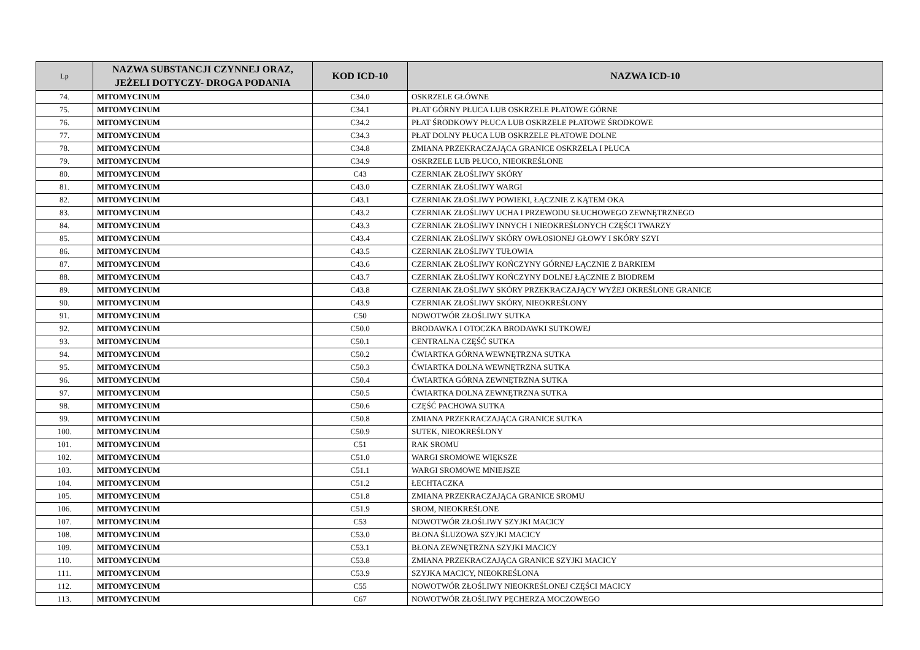| Lp | NAZWA SUBSTANCJI CZYNNEJ ORAZ, JEŻELI DOTYCZY- DROGA PODANIA | KOD ICD-10 | NAZWA ICD-10 |
| --- | --- | --- | --- |
| 74. | MITOMYCINUM | C34.0 | OSKRZELE GŁÓWNE |
| 75. | MITOMYCINUM | C34.1 | PŁAT GÓRNY PŁUCA LUB OSKRZELE PŁATOWE GÓRNE |
| 76. | MITOMYCINUM | C34.2 | PŁAT ŚRODKOWY PŁUCA LUB OSKRZELE PŁATOWE ŚRODKOWE |
| 77. | MITOMYCINUM | C34.3 | PŁAT DOLNY PŁUCA LUB OSKRZELE PŁATOWE DOLNE |
| 78. | MITOMYCINUM | C34.8 | ZMIANA PRZEKRACZAJĄCA GRANICE OSKRZELA I PŁUCA |
| 79. | MITOMYCINUM | C34.9 | OSKRZELE LUB PŁUCO, NIEOKREŚLONE |
| 80. | MITOMYCINUM | C43 | CZERNIAK ZŁOŚLIWY SKÓRY |
| 81. | MITOMYCINUM | C43.0 | CZERNIAK ZŁOŚLIWY WARGI |
| 82. | MITOMYCINUM | C43.1 | CZERNIAK ZŁOŚLIWY POWIEKI, ŁĄCZNIE Z KĄTEM OKA |
| 83. | MITOMYCINUM | C43.2 | CZERNIAK ZŁOŚLIWY UCHA I PRZEWODU SŁUCHOWEGO ZEWNĘTRZNEGO |
| 84. | MITOMYCINUM | C43.3 | CZERNIAK ZŁOŚLIWY INNYCH I NIEOKREŚLONYCH CZĘŚCI TWARZY |
| 85. | MITOMYCINUM | C43.4 | CZERNIAK ZŁOŚLIWY SKÓRY OWŁOSIONEJ GŁOWY I SKÓRY SZYI |
| 86. | MITOMYCINUM | C43.5 | CZERNIAK ZŁOŚLIWY TUŁOWIA |
| 87. | MITOMYCINUM | C43.6 | CZERNIAK ZŁOŚLIWY KOŃCZYNY GÓRNEJ ŁĄCZNIE Z BARKIEM |
| 88. | MITOMYCINUM | C43.7 | CZERNIAK ZŁOŚLIWY KOŃCZYNY DOLNEJ ŁĄCZNIE Z BIODREM |
| 89. | MITOMYCINUM | C43.8 | CZERNIAK ZŁOŚLIWY SKÓRY PRZEKRACZAJĄCY WYŻEJ OKREŚLONE GRANICE |
| 90. | MITOMYCINUM | C43.9 | CZERNIAK ZŁOŚLIWY SKÓRY, NIEOKREŚLONY |
| 91. | MITOMYCINUM | C50 | NOWOTWÓR ZŁOŚLIWY SUTKA |
| 92. | MITOMYCINUM | C50.0 | BRODAWKA I OTOCZKA BRODAWKI SUTKOWEJ |
| 93. | MITOMYCINUM | C50.1 | CENTRALNA CZĘŚĆ SUTKA |
| 94. | MITOMYCINUM | C50.2 | ĆWIARTKA GÓRNA WEWNĘTRZNA SUTKA |
| 95. | MITOMYCINUM | C50.3 | ĆWIARTKA DOLNA WEWNĘTRZNA SUTKA |
| 96. | MITOMYCINUM | C50.4 | ĆWIARTKA GÓRNA ZEWNĘTRZNA SUTKA |
| 97. | MITOMYCINUM | C50.5 | ĆWIARTKA DOLNA ZEWNĘTRZNA SUTKA |
| 98. | MITOMYCINUM | C50.6 | CZĘŚĆ PACHOWA SUTKA |
| 99. | MITOMYCINUM | C50.8 | ZMIANA PRZEKRACZAJĄCA GRANICE SUTKA |
| 100. | MITOMYCINUM | C50.9 | SUTEK, NIEOKREŚLONY |
| 101. | MITOMYCINUM | C51 | RAK SROMU |
| 102. | MITOMYCINUM | C51.0 | WARGI SROMOWE WIĘKSZE |
| 103. | MITOMYCINUM | C51.1 | WARGI SROMOWE MNIEJSZE |
| 104. | MITOMYCINUM | C51.2 | ŁECHTACZKA |
| 105. | MITOMYCINUM | C51.8 | ZMIANA PRZEKRACZAJĄCA GRANICE SROMU |
| 106. | MITOMYCINUM | C51.9 | SROM, NIEOKREŚLONE |
| 107. | MITOMYCINUM | C53 | NOWOTWÓR ZŁOŚLIWY SZYJKI MACICY |
| 108. | MITOMYCINUM | C53.0 | BŁONA ŚLUZOWA SZYJKI MACICY |
| 109. | MITOMYCINUM | C53.1 | BŁONA ZEWNĘTRZNA SZYJKI MACICY |
| 110. | MITOMYCINUM | C53.8 | ZMIANA PRZEKRACZAJĄCA GRANICE SZYJKI MACICY |
| 111. | MITOMYCINUM | C53.9 | SZYJKA MACICY, NIEOKREŚLONA |
| 112. | MITOMYCINUM | C55 | NOWOTWÓR ZŁOŚLIWY NIEOKREŚLONEJ CZĘŚCI MACICY |
| 113. | MITOMYCINUM | C67 | NOWOTWÓR ZŁOŚLIWY PĘCHERZA MOCZOWEGO |